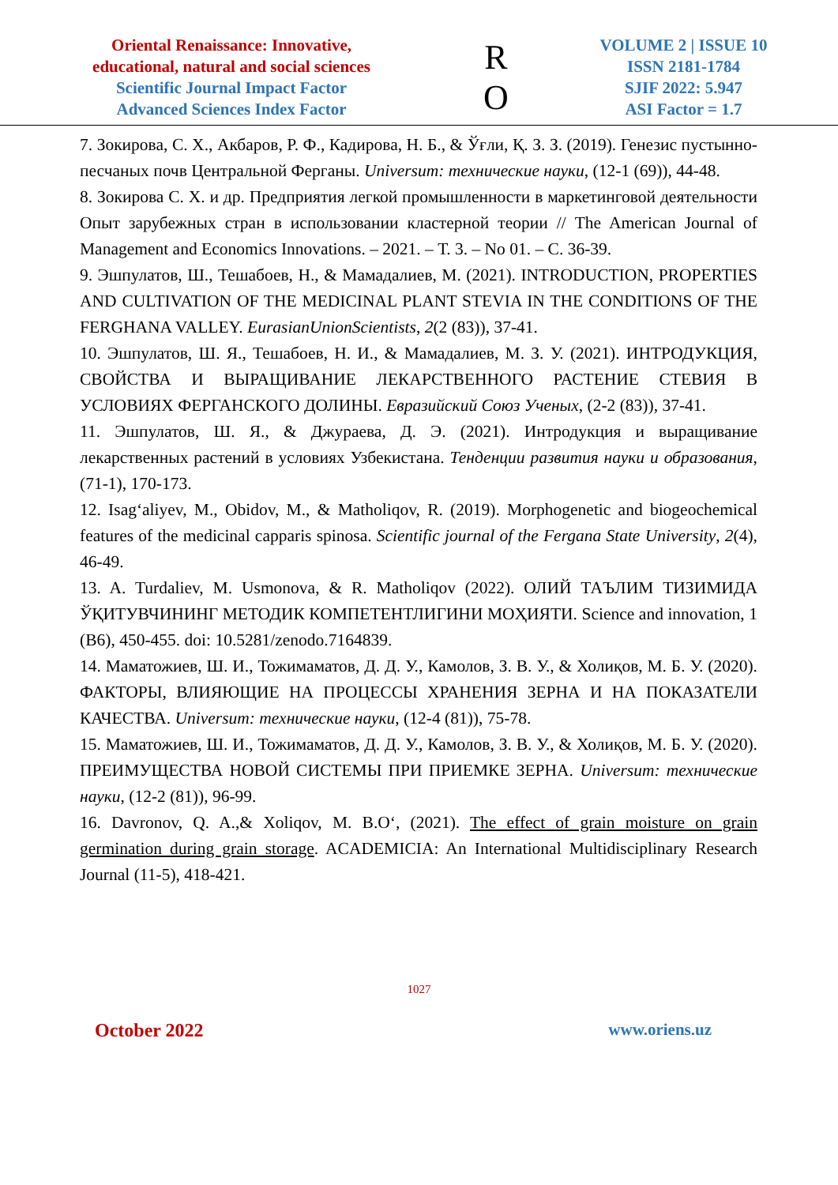Oriental Renaissance: Innovative,
educational, natural and social sciences
Scientific Journal Impact Factor
Advanced Sciences Index Factor
R
O
VOLUME 2 | ISSUE 10
ISSN 2181-1784
SJIF 2022: 5.947
ASI Factor = 1.7
7. Зокирова, С. Х., Акбаров, Р. Ф., Кадирова, Н. Б., & Ўғли, Қ. З. З. (2019). Генезис пустынно-песчаных почв Центральной Ферганы. Universum: технические науки, (12-1 (69)), 44-48.
8. Зокирова С. Х. и др. Предприятия легкой промышленности в маркетинговой деятельности Опыт зарубежных стран в использовании кластерной теории // The American Journal of Management and Economics Innovations. – 2021. – Т. 3. – No 01. – С. 36-39.
9. Эшпулатов, Ш., Тешабоев, Н., & Мамадалиев, М. (2021). INTRODUCTION, PROPERTIES AND CULTIVATION OF THE MEDICINAL PLANT STEVIA IN THE CONDITIONS OF THE FERGHANA VALLEY. EurasianUnionScientists, 2(2 (83)), 37-41.
10. Эшпулатов, Ш. Я., Тешабоев, Н. И., & Мамадалиев, М. З. У. (2021). ИНТРОДУКЦИЯ, СВОЙСТВА И ВЫРАЩИВАНИЕ ЛЕКАРСТВЕННОГО РАСТЕНИЕ СТЕВИЯ В УСЛОВИЯХ ФЕРГАНСКОГО ДОЛИНЫ. Евразийский Союз Ученых, (2-2 (83)), 37-41.
11. Эшпулатов, Ш. Я., & Джураева, Д. Э. (2021). Интродукция и выращивание лекарственных растений в условиях Узбекистана. Тенденции развития науки и образования, (71-1), 170-173.
12. Isag‘aliyev, M., Obidov, M., & Matholiqov, R. (2019). Morphogenetic and biogeochemical features of the medicinal capparis spinosa. Scientific journal of the Fergana State University, 2(4), 46-49.
13. A. Turdaliev, M. Usmonova, & R. Matholiqov (2022). ОЛИЙ ТАЪЛИМ ТИЗИМИДА ЎҚИТУВЧИНИНГ МЕТОДИК КОМПЕТЕНТЛИГИНИ МОҲИЯТИ. Science and innovation, 1 (B6), 450-455. doi: 10.5281/zenodo.7164839.
14. Маматожиев, Ш. И., Тожимаматов, Д. Д. У., Камолов, З. В. У., & Холиқов, М. Б. У. (2020). ФАКТОРЫ, ВЛИЯЮЩИЕ НА ПРОЦЕССЫ ХРАНЕНИЯ ЗЕРНА И НА ПОКАЗАТЕЛИ КАЧЕСТВА. Universum: технические науки, (12-4 (81)), 75-78.
15. Маматожиев, Ш. И., Тожимаматов, Д. Д. У., Камолов, З. В. У., & Холиқов, М. Б. У. (2020). ПРЕИМУЩЕСТВА НОВОЙ СИСТЕМЫ ПРИ ПРИЕМКЕ ЗЕРНА. Universum: технические науки, (12-2 (81)), 96-99.
16. Davronov, Q. A.,& Xoliqov, M. B.O‘, (2021). The effect of grain moisture on grain germination during grain storage. ACADEMICIA: An International Multidisciplinary Research Journal (11-5), 418-421.
1027
October 2022 www.oriens.uz